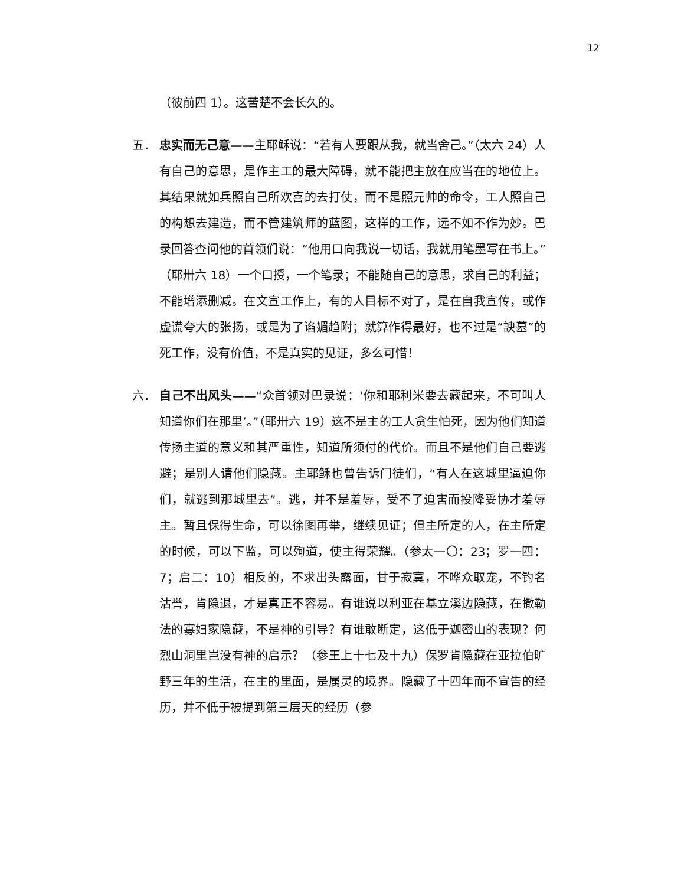12
（彼前四 1）。这苦楚不会长久的。
五． 忠实而无己意——主耶稣说：“若有人要跟从我，就当舍己。”（太六 24）人有自己的意思，是作主工的最大障碍，就不能把主放在应当在的地位上。其结果就如兵照自己所欢喜的去打仗，而不是照元帅的命令，工人照自己的构想去建造，而不管建筑师的蓝图，这样的工作，远不如不作为妙。巴录回答查问他的首领们说：“他用口向我说一切话，我就用笔墨写在书上。”（耶卅六 18）一个口授，一个笔录；不能随自己的意思，求自己的利益；不能增添删减。在文宣工作上，有的人目标不对了，是在自我宣传，或作虚谎夸大的张扬，或是为了谄媚趋附；就算作得最好，也不过是“諛墓”的死工作，没有价值，不是真实的见证，多么可惜！
六． 自己不出风头——“众首领对巴录说：‘你和耶利米要去藏起来，不可叫人知道你们在那里’。”（耶卅六 19）这不是主的工人贪生怕死，因为他们知道传扬主道的意义和其严重性，知道所须付的代价。而且不是他们自己要逃避；是别人请他们隐藏。主耶稣也曾告诉门徒们，“有人在这城里逼迫你们，就逃到那城里去”。逃，并不是羞辱，受不了迫害而投降妥协才羞辱主。暂且保得生命，可以徐图再举，继续见证；但主所定的人，在主所定的时候，可以下监，可以殉道，使主得荣耀。（参太一〇：23；罗一四：7；启二：10）相反的，不求出头露面，甘于寂寞，不哗众取宠，不钓名沽誉，肯隐退，才是真正不容易。有谁说以利亚在基立溪边隐藏，在撒勒法的寡妇家隐藏，不是神的引导？有谁敢断定，这低于迦密山的表现？何烈山洞里岂没有神的启示？（参王上十七及十九）保罗肯隐藏在亚拉伯旷野三年的生活，在主的里面，是属灵的境界。隐藏了十四年而不宣告的经历，并不低于被提到第三层天的经历（参